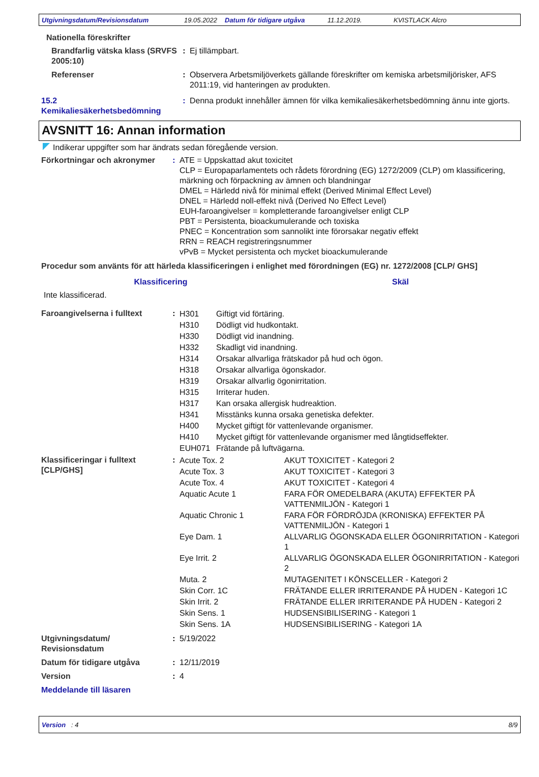Utgivningsdatum/Revisionsdatum 19.05.2022 Datum för tidigare utgåva 11.12.2019. KVISTLACK Alcro
Nationella föreskrifter
| Brandfarlig vätska klass (SRVFS 2005:10) | : | Ej tillämpbart. |
| Referenser | : | Observera Arbetsmiljöverkets gällande föreskrifter om kemiska arbetsmiljörisker, AFS 2011:19, vid hanteringen av produkten. |
| 15.2 Kemikaliesäkerhetsbedömning | : | Denna produkt innehåller ämnen för vilka kemikaliesäkerhetsbedömning ännu inte gjorts. |
AVSNITT 16: Annan information
Indikerar uppgifter som har ändrats sedan föregående version.
| Förkortningar och akronymer | : | ATE = Uppskattad akut toxicitet CLP = Europaparlamentets och rådets förordning (EG) 1272/2009 (CLP) om klassificering, märkning och förpackning av ämnen och blandningar DMEL = Härledd nivå för minimal effekt (Derived Minimal Effect Level) DNEL = Härledd noll-effekt nivå (Derived No Effect Level) EUH-faroangivelser = kompletterande faroangivelser enligt CLP PBT = Persistenta, bioackumulerande och toxiska PNEC = Koncentration som sannolikt inte förorsakar negativ effekt RRN = REACH registreringsnummer vPvB = Mycket persistenta och mycket bioackumulerande |
Procedur som använts för att härleda klassificeringen i enlighet med förordningen (EG) nr. 1272/2008 [CLP/ GHS]
| Klassificering | Skäl |
| --- | --- |
| Inte klassificerad. | |
| Faroangivelserna i fulltext | : | / H301 / Giftigt vid förtäring. / / H310 / Dödligt vid hudkontakt. / / H330 / Dödligt vid inandning. / / H332 / Skadligt vid inandning. / / H314 / Orsakar allvarliga frätskador på hud och ögon. / / H318 / Orsakar allvarliga ögonskador. / / H319 / Orsakar allvarlig ögonirritation. / / H315 / Irriterar huden. / / H317 / Kan orsaka allergisk hudreaktion. / / H341 / Misstänks kunna orsaka genetiska defekter. / / H400 / Mycket giftigt för vattenlevande organismer. / / H410 / Mycket giftigt för vattenlevande organismer med långtidseffekter. / / EUH071 / Frätande på luftvägarna. / |
| Klassificeringar i fulltext [CLP/GHS] | : | / Acute Tox. 2 / AKUT TOXICITET - Kategori 2 / / Acute Tox. 3 / AKUT TOXICITET - Kategori 3 / / Acute Tox. 4 / AKUT TOXICITET - Kategori 4 / / Aquatic Acute 1 / FARA FÖR OMEDELBARA (AKUTA) EFFEKTER PÅ VATTENMILJÖN - Kategori 1 / / Aquatic Chronic 1 / FARA FÖR FÖRDRÖJDA (KRONISKA) EFFEKTER PÅ VATTENMILJÖN - Kategori 1 / / Eye Dam. 1 / ALLVARLIG ÖGONSKADA ELLER ÖGONIRRITATION - Kategori 1 / / Eye Irrit. 2 / ALLVARLIG ÖGONSKADA ELLER ÖGONIRRITATION - Kategori 2 / / Muta. 2 / MUTAGENITET I KÖNSCELLER - Kategori 2 / / Skin Corr. 1C / FRÄTANDE ELLER IRRITERANDE PÅ HUDEN - Kategori 1C / / Skin Irrit. 2 / FRÄTANDE ELLER IRRITERANDE PÅ HUDEN - Kategori 2 / / Skin Sens. 1 / HUDSENSIBILISERING - Kategori 1 / / Skin Sens. 1A / HUDSENSIBILISERING - Kategori 1A / |
| Utgivningsdatum/ Revisionsdatum | : | 5/19/2022 |
| Datum för tidigare utgåva | : | 12/11/2019 |
| Version | : | 4 |
| Meddelande till läsaren | | |
Version : 4 8/9